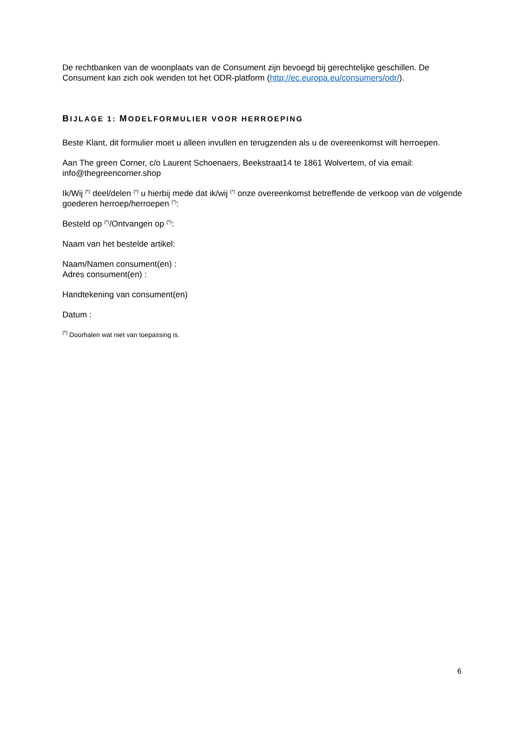De rechtbanken van de woonplaats van de Consument zijn bevoegd bij gerechtelijke geschillen. De Consument kan zich ook wenden tot het ODR-platform (http://ec.europa.eu/consumers/odr/).
BIJLAGE 1: MODELFORMULIER VOOR HERROEPING
Beste Klant, dit formulier moet u alleen invullen en terugzenden als u de overeenkomst wilt herroepen.
Aan The green Corner, c/o Laurent Schoenaers, Beekstraat14 te 1861 Wolvertem, of via email: info@thegreencorner.shop
Ik/Wij <sup>(*)</sup> deel/delen <sup>(*)</sup> u hierbij mede dat ik/wij <sup>(*)</sup> onze overeenkomst betreffende de verkoop van de volgende goederen herroep/herroepen <sup>(*)</sup>:
Besteld op <sup>(*)</sup>/Ontvangen op <sup>(*)</sup>:
Naam van het bestelde artikel:
Naam/Namen consument(en) :
Adres consument(en) :
Handtekening van consument(en)
Datum :
<sup>(*)</sup> Doorhalen wat niet van toepassing is.
6